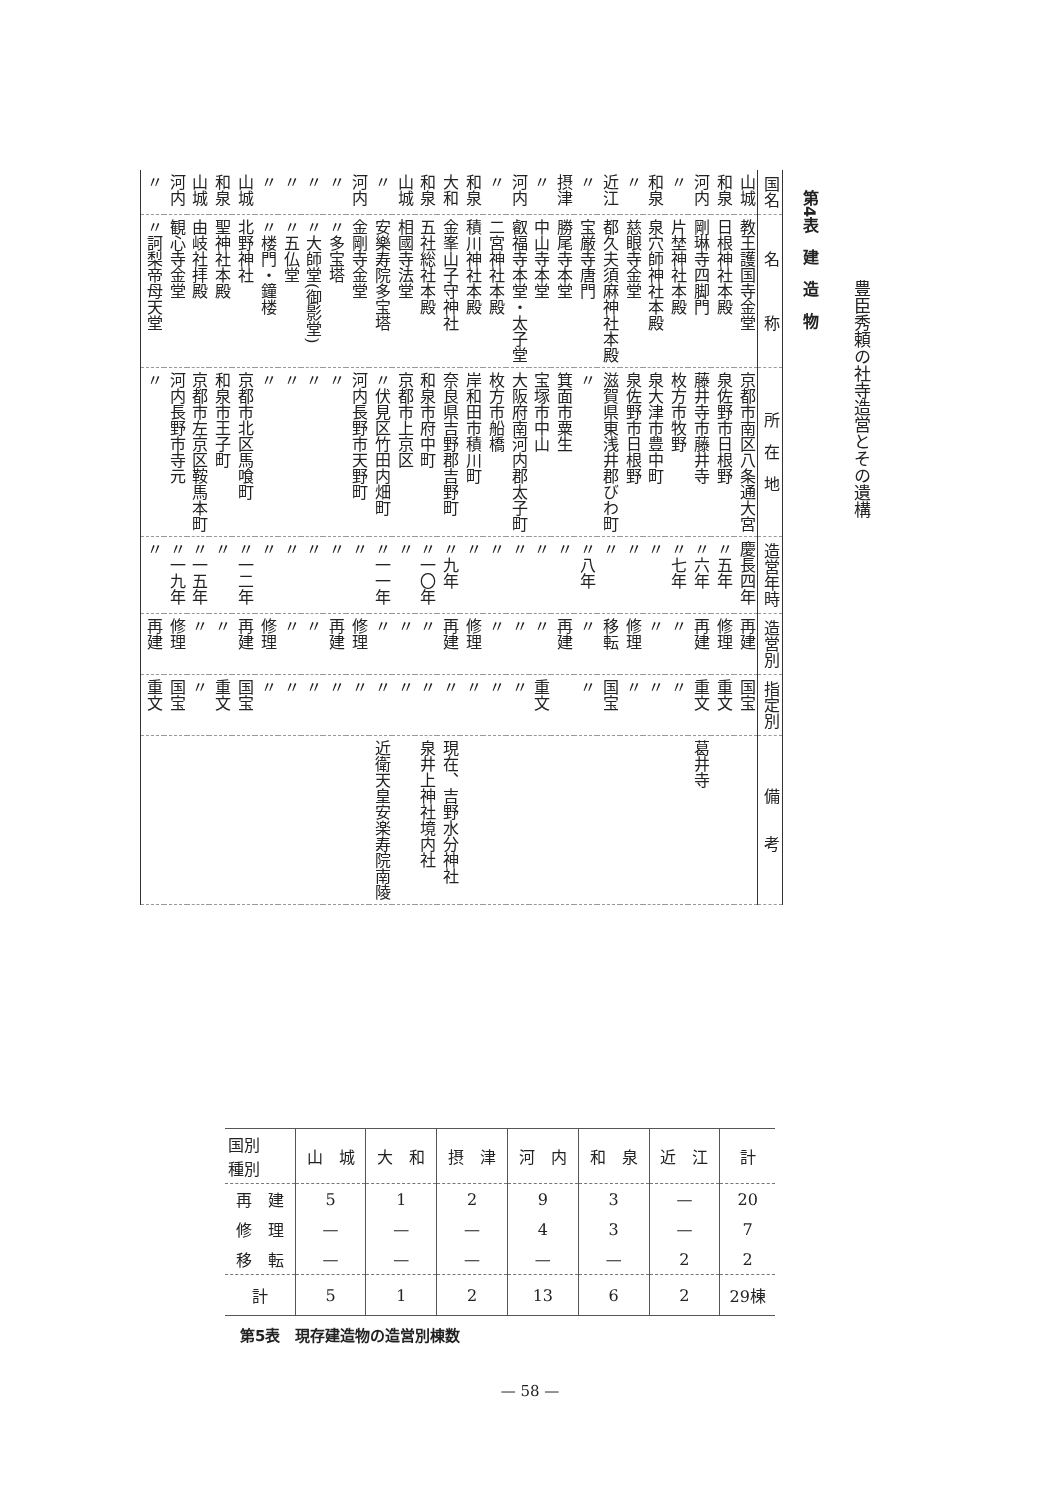豊臣秀頼の社寺造営とその遺構
第4表　建　造　物
| 国名 | 名 称 | 所 在 地 | 造営年時 | 造営別 | 指定別 | 備 考 |
| --- | --- | --- | --- | --- | --- | --- |
| 山城 | 教王護国寺金堂 | 京都市南区八条通大宮 | 慶長四年 | 再建 | 国宝 | |
| 和泉 | 日根神社本殿 | 泉佐野市日根野 | 〃五年 | 修理 | 重文 | |
| 河内 | 剛琳寺四脚門 | 藤井寺市藤井寺 | 〃六年 | 再建 | 重文 | 葛井寺 |
| 〃 | 片埜神社本殿 | 枚方市牧野 | 〃七年 | 〃 | 〃 | |
| 和泉 | 泉穴師神社本殿 | 泉大津市豊中町 | 〃 | 〃 | 〃 | |
| 〃 | 慈眼寺金堂 | 泉佐野市日根野 | 〃 | 修理 | 〃 | |
| 近江 | 都久夫須麻神社本殿 | 滋賀県東浅井郡びわ町 | 〃 | 移転 | 国宝 | |
| 〃 | 宝厳寺唐門 | 〃 | 〃八年 | 〃 | 〃 | |
| 摂津 | 勝尾寺本堂 | 箕面市粟生 | 〃 | 再建 | | |
| 〃 | 中山寺本堂 | 宝塚市中山 | 〃 | 〃 | 重文 | |
| 河内 | 叡福寺本堂・太子堂 | 大阪府南河内郡太子町 | 〃 | 〃 | 〃 | |
| 〃 | 二宮神社本殿 | 枚方市船橋 | 〃 | 〃 | 〃 | |
| 和泉 | 積川神社本殿 | 岸和田市積川町 | 〃 | 修理 | 〃 | |
| 大和 | 金峯山子守神社 | 奈良県吉野郡吉野町 | 〃九年 | 再建 | 〃 | 現在、吉野水分神社 |
| 和泉 | 五社総社本殿 | 和泉市府中町 | 〃一〇年 | 〃 | 〃 | 泉井上神社境内社 |
| 山城 | 相國寺法堂 | 京都市上京区 | 〃 | 〃 | 〃 | |
| 〃 | 安樂寿院多宝塔 | 〃伏見区竹田内畑町 | 〃一一年 | 〃 | 〃 | 近衛天皇安楽寿院南陵 |
| 河内 | 金剛寺金堂 | 河内長野市天野町 | 〃 | 修理 | 〃 | |
| 〃 | 〃多宝塔 | 〃 | 〃 | 再建 | 〃 | |
| 〃 | 〃大師堂(御影堂) | 〃 | 〃 | 〃 | 〃 | |
| 〃 | 〃五仏堂 | 〃 | 〃 | 〃 | 〃 | |
| 〃 | 〃楼門・鐘楼 | 〃 | 〃 | 修理 | 〃 | |
| 山城 | 北野神社 | 京都市北区馬喰町 | 〃一二年 | 再建 | 国宝 | |
| 和泉 | 聖神社本殿 | 和泉市王子町 | 〃 | 〃 | 重文 | |
| 山城 | 由岐社拝殿 | 京都市左京区鞍馬本町 | 〃一五年 | 〃 | 〃 | |
| 河内 | 観心寺金堂 | 河内長野市寺元 | 〃一九年 | 修理 | 国宝 | |
| 〃 | 〃訶梨帝母天堂 | 〃 | 〃 | 再建 | 重文 | |
| 国別 種別 | 山 城 | 大 和 | 摂 津 | 河 内 | 和 泉 | 近 江 | 計 |
| --- | --- | --- | --- | --- | --- | --- | --- |
| 再 建 | 5 | 1 | 2 | 9 | 3 | — | 20 |
| 修 理 | — | — | — | 4 | 3 | — | 7 |
| 移 転 | — | — | — | — | — | 2 | 2 |
| 計 | 5 | 1 | 2 | 13 | 6 | 2 | 29棟 |
第5表　現存建造物の造営別棟数
— 58 —